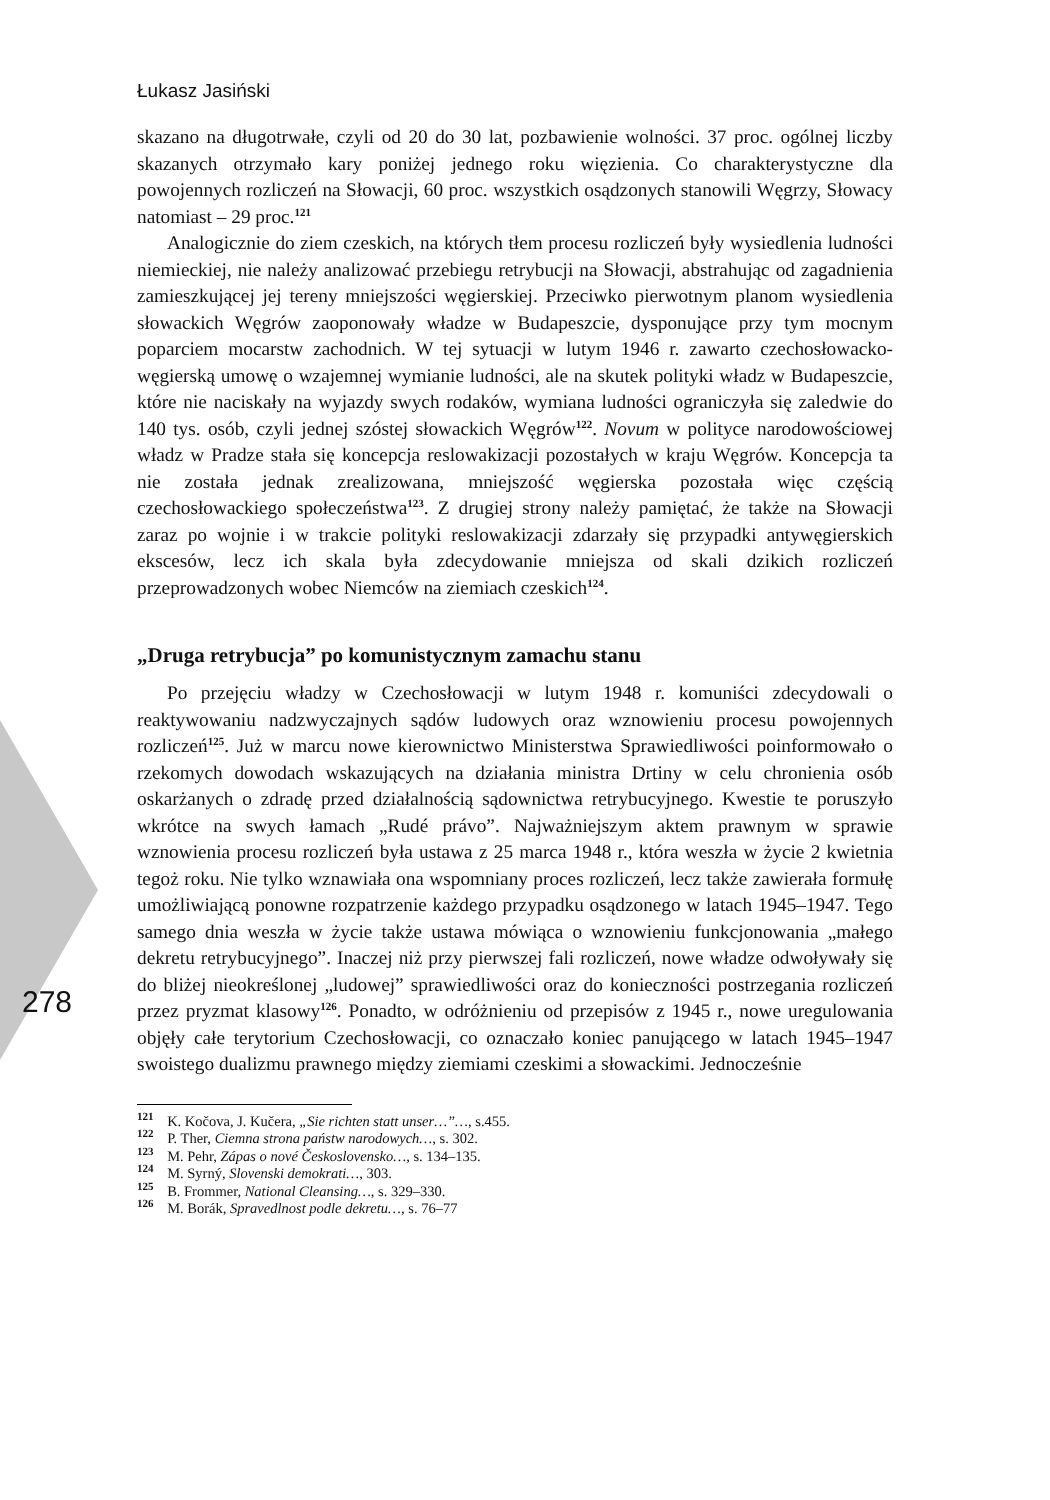278
Łukasz Jasiński
skazano na długotrwałe, czyli od 20 do 30 lat, pozbawienie wolności. 37 proc. ogólnej liczby skazanych otrzymało kary poniżej jednego roku więzienia. Co charakterystyczne dla powojennych rozliczeń na Słowacji, 60 proc. wszystkich osądzonych stanowili Węgrzy, Słowacy natomiast – 29 proc.<sup>121</sup>
Analogicznie do ziem czeskich, na których tłem procesu rozliczeń były wysiedlenia ludności niemieckiej, nie należy analizować przebiegu retrybucji na Słowacji, abstrahując od zagadnienia zamieszkującej jej tereny mniejszości węgierskiej. Przeciwko pierwotnym planom wysiedlenia słowackich Węgrów zaoponowały władze w Budapeszcie, dysponujące przy tym mocnym poparciem mocarstw zachodnich. W tej sytuacji w lutym 1946 r. zawarto czechosłowacko-węgierską umowę o wzajemnej wymianie ludności, ale na skutek polityki władz w Budapeszcie, które nie naciskały na wyjazdy swych rodaków, wymiana ludności ograniczyła się zaledwie do 140 tys. osób, czyli jednej szóstej słowackich Węgrów<sup>122</sup>. Novum w polityce narodowościowej władz w Pradze stała się koncepcja reslowakizacji pozostałych w kraju Węgrów. Koncepcja ta nie została jednak zrealizowana, mniejszość węgierska pozostała więc częścią czechosłowackiego społeczeństwa<sup>123</sup>. Z drugiej strony należy pamiętać, że także na Słowacji zaraz po wojnie i w trakcie polityki reslowakizacji zdarzały się przypadki antywęgierskich ekscesów, lecz ich skala była zdecydowanie mniejsza od skali dzikich rozliczeń przeprowadzonych wobec Niemców na ziemiach czeskich<sup>124</sup>.
„Druga retrybucja” po komunistycznym zamachu stanu
Po przejęciu władzy w Czechosłowacji w lutym 1948 r. komuniści zdecydowali o reaktywowaniu nadzwyczajnych sądów ludowych oraz wznowieniu procesu powojennych rozliczeń<sup>125</sup>. Już w marcu nowe kierownictwo Ministerstwa Sprawiedliwości poinformowało o rzekomych dowodach wskazujących na działania ministra Drtiny w celu chronienia osób oskarżanych o zdradę przed działalnością sądownictwa retrybucyjnego. Kwestie te poruszyło wkrótce na swych łamach „Rudé právo”. Najważniejszym aktem prawnym w sprawie wznowienia procesu rozliczeń była ustawa z 25 marca 1948 r., która weszła w życie 2 kwietnia tegoż roku. Nie tylko wznawiała ona wspomniany proces rozliczeń, lecz także zawierała formułę umożliwiającą ponowne rozpatrzenie każdego przypadku osądzonego w latach 1945–1947. Tego samego dnia weszła w życie także ustawa mówiąca o wznowieniu funkcjonowania „małego dekretu retrybucyjnego”. Inaczej niż przy pierwszej fali rozliczeń, nowe władze odwoływały się do bliżej nieokreślonej „ludowej” sprawiedliwości oraz do konieczności postrzegania rozliczeń przez pryzmat klasowy<sup>126</sup>. Ponadto, w odróżnieniu od przepisów z 1945 r., nowe uregulowania objęły całe terytorium Czechosłowacji, co oznaczało koniec panującego w latach 1945–1947 swoistego dualizmu prawnego między ziemiami czeskimi a słowackimi. Jednocześnie
<sup>121</sup> K. Kočova, J. Kučera, „Sie richten statt unser…”…, s.455.
<sup>122</sup> P. Ther, Ciemna strona państw narodowych…, s. 302.
<sup>123</sup> M. Pehr, Zápas o nové Československo…, s. 134–135.
<sup>124</sup> M. Syrný, Slovenski demokrati…, 303.
<sup>125</sup> B. Frommer, National Cleansing…, s. 329–330.
<sup>126</sup> M. Borák, Spravedlnost podle dekretu…, s. 76–77